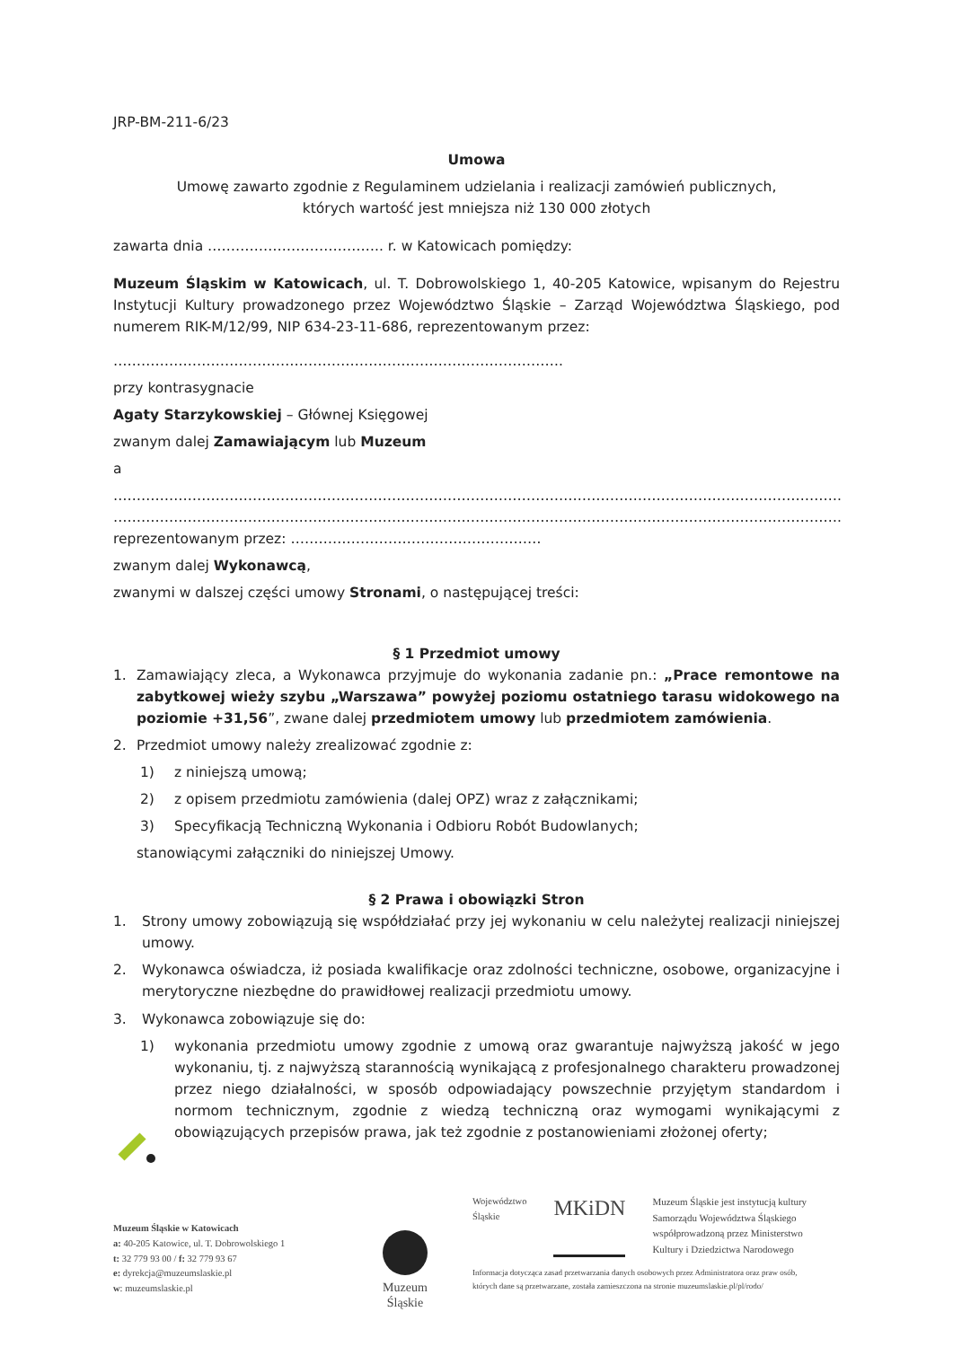JRP-BM-211-6/23
Umowa
Umowę zawarto zgodnie z Regulaminem udzielania i realizacji zamówień publicznych,
których wartość jest mniejsza niż 130 000 złotych
zawarta dnia ……………………………….. r. w Katowicach pomiędzy:
Muzeum Śląskim w Katowicach, ul. T. Dobrowolskiego 1, 40-205 Katowice, wpisanym do Rejestru Instytucji Kultury prowadzonego przez Województwo Śląskie – Zarząd Województwa Śląskiego, pod numerem RIK-M/12/99, NIP 634-23-11-686, reprezentowanym przez:
…………………………………………………………………………………….
przy kontrasygnacie
Agaty Starzykowskiej – Głównej Księgowej
zwanym dalej Zamawiającym lub Muzeum
a
………………………………………………………………………………………………………………………………………….
………………………………………………………………………………………………………………………………………….
reprezentowanym przez: ………………………………………………
zwanym dalej Wykonawcą,
zwanymi w dalszej części umowy Stronami, o następującej treści:
§ 1 Przedmiot umowy
1. Zamawiający zleca, a Wykonawca przyjmuje do wykonania zadanie pn.: „Prace remontowe na zabytkowej wieży szybu „Warszawa” powyżej poziomu ostatniego tarasu widokowego na poziomie +31,56”, zwane dalej przedmiotem umowy lub przedmiotem zamówienia.
2. Przedmiot umowy należy zrealizować zgodnie z:
1) z niniejszą umową;
2) z opisem przedmiotu zamówienia (dalej OPZ) wraz z załącznikami;
3) Specyfikacją Techniczną Wykonania i Odbioru Robót Budowlanych;
stanowiącymi załączniki do niniejszej Umowy.
§ 2 Prawa i obowiązki Stron
1. Strony umowy zobowiązują się współdziałać przy jej wykonaniu w celu należytej realizacji niniejszej umowy.
2. Wykonawca oświadcza, iż posiada kwalifikacje oraz zdolności techniczne, osobowe, organizacyjne i merytoryczne niezbędne do prawidłowej realizacji przedmiotu umowy.
3. Wykonawca zobowiązuje się do:
1) wykonania przedmiotu umowy zgodnie z umową oraz gwarantuje najwyższą jakość w jego wykonaniu, tj. z najwyższą starannością wynikającą z profesjonalnego charakteru prowadzonej przez niego działalności, w sposób odpowiadający powszechnie przyjętym standardom i normom technicznym, zgodnie z wiedzą techniczną oraz wymogami wynikającymi z obowiązujących przepisów prawa, jak też zgodnie z postanowieniami złożonej oferty;
Muzeum Śląskie w Katowicach
a: 40-205 Katowice, ul. T. Dobrowolskiego 1
t: 32 779 93 00 / f: 32 779 93 67
e: dyrekcja@muzeumslaskie.pl
w: muzeumslaskie.pl
Muzeum
Śląskie
Województwo
Śląskie MKiDN Muzeum Śląskie jest instytucją kultury
Samorządu Województwa Śląskiego
współprowadzoną przez Ministerstwo
Kultury i Dziedzictwa Narodowego
Informacja dotycząca zasad przetwarzania danych osobowych przez Administratora oraz praw osób,
których dane są przetwarzane, została zamieszczona na stronie muzeumslaskie.pl/pl/rodo/